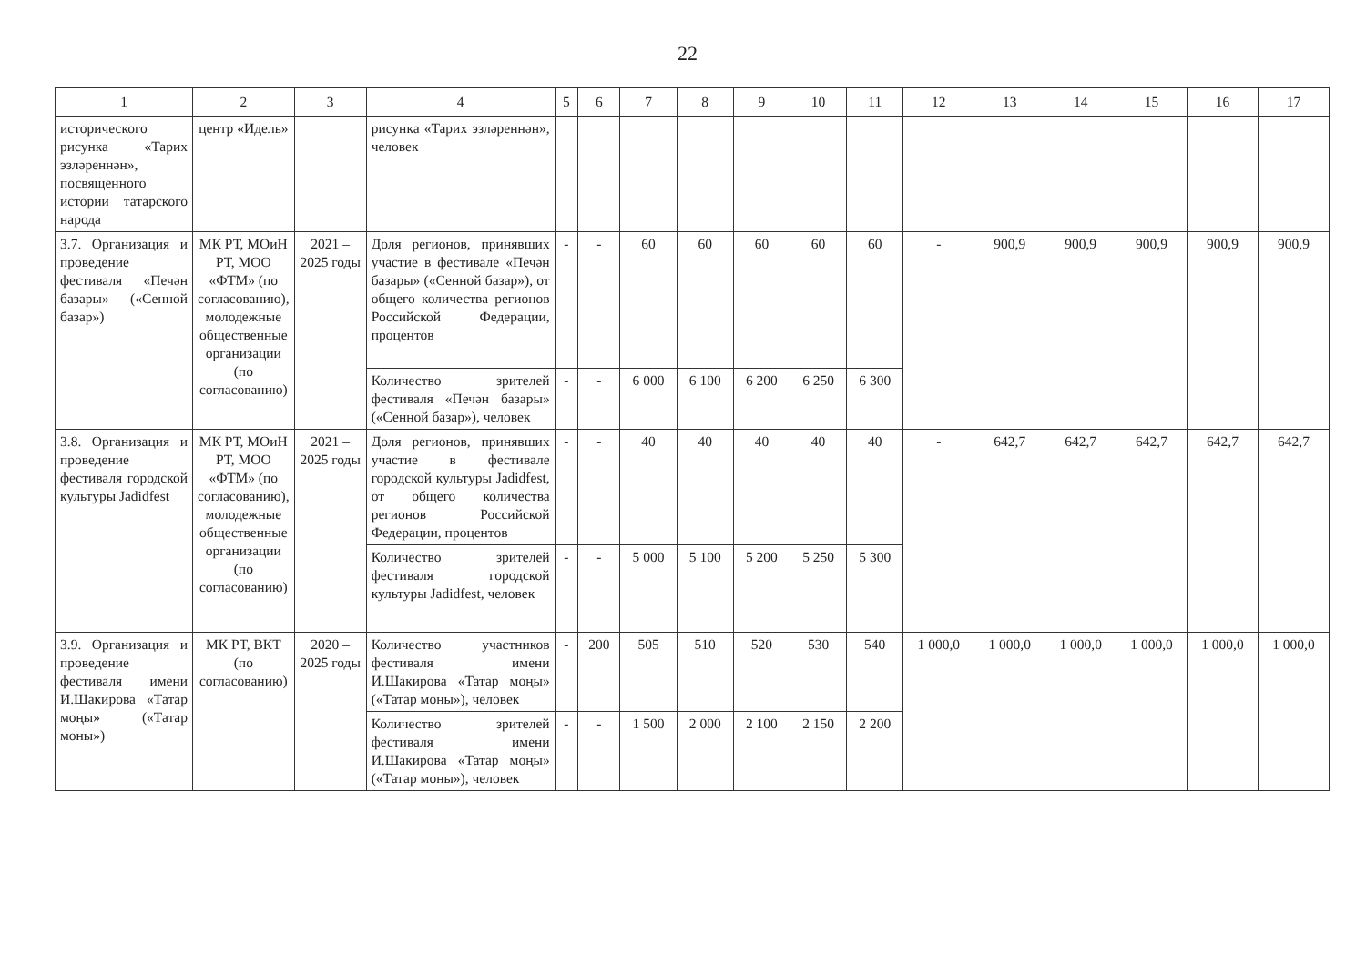22
| 1 | 2 | 3 | 4 | 5 | 6 | 7 | 8 | 9 | 10 | 11 | 12 | 13 | 14 | 15 | 16 | 17 |
| --- | --- | --- | --- | --- | --- | --- | --- | --- | --- | --- | --- | --- | --- | --- | --- | --- |
| исторического рисунка «Тарих эзләреннән», посвященного истории татарского народа | центр «Идель» | | рисунка «Тарих эзләреннән», человек | | | | | | | | | | | | | |
| 3.7. Организация и проведение фестиваля «Печән базары» («Сенной базар») | МК РТ, МОиН РТ, МОО «ФТМ» (по согласованию), молодежные общественные организации (по согласованию) | 2021 – 2025 годы | Доля регионов, принявших участие в фестивале «Печән базары» («Сенной базар»), от общего количества регионов Российской Федерации, процентов | - | - | 60 | 60 | 60 | 60 | 60 | - | 900,9 | 900,9 | 900,9 | 900,9 | 900,9 |
| | | | Количество зрителей фестиваля «Печән базары» («Сенной базар»), человек | - | - | 6 000 | 6 100 | 6 200 | 6 250 | 6 300 | | | | | | |
| 3.8. Организация и проведение фестиваля городской культуры Jadidfest | МК РТ, МОиН РТ, МОО «ФТМ» (по согласованию), молодежные общественные организации (по согласованию) | 2021 – 2025 годы | Доля регионов, принявших участие в фестивале городской культуры Jadidfest, от общего количества регионов Российской Федерации, процентов | - | - | 40 | 40 | 40 | 40 | 40 | - | 642,7 | 642,7 | 642,7 | 642,7 | 642,7 |
| | | | Количество зрителей фестиваля городской культуры Jadidfest, человек | - | - | 5 000 | 5 100 | 5 200 | 5 250 | 5 300 | | | | | | |
| 3.9. Организация и проведение фестиваля имени И.Шакирова «Татар моңы» («Татар моны») | МК РТ, ВКТ (по согласованию) | 2020 – 2025 годы | Количество участников фестиваля имени И.Шакирова «Татар моңы» («Татар моны»), человек | - | 200 | 505 | 510 | 520 | 530 | 540 | 1 000,0 | 1 000,0 | 1 000,0 | 1 000,0 | 1 000,0 | 1 000,0 |
| | | | Количество зрителей фестиваля имени И.Шакирова «Татар моңы» («Татар моны»), человек | - | - | 1 500 | 2 000 | 2 100 | 2 150 | 2 200 | | | | | | |